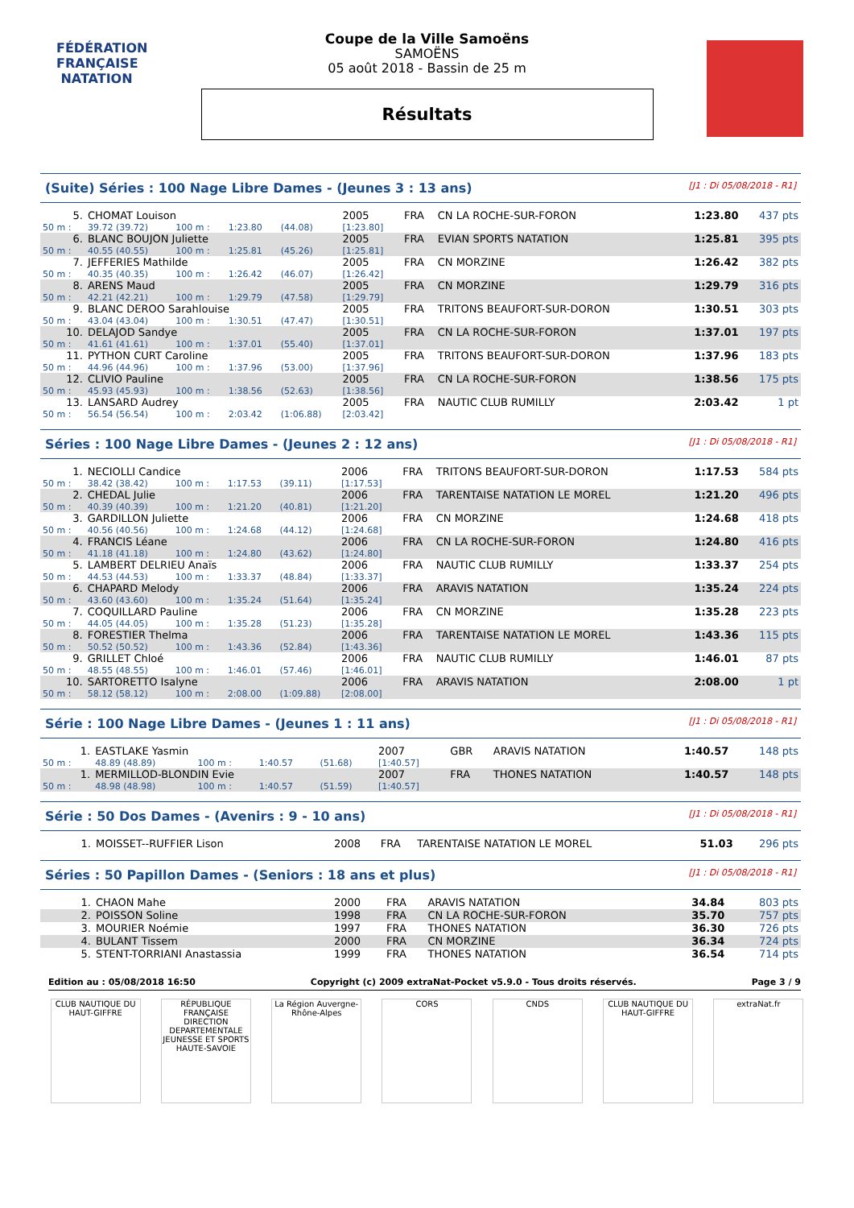FÉDÉRATION FRANÇAISE
NATATION
Coupe de la Ville Samoëns
SAMOËNS
05 août 2018 - Bassin de 25 m
Résultats
(Suite) Séries : 100 Nage Libre Dames - (Jeunes 3 : 13 ans) [J1 : Di 05/08/2018 - R1]
| 5. | CHOMAT Louison | | | | 2005 | FRA | CN LA ROCHE-SUR-FORON | 1:23.80 | 437 pts |
| 50 m : | 39.72 (39.72) | 100 m : | 1:23.80 | (44.08) | [1:23.80] | | | | |
| 6. | BLANC BOUJON Juliette | | | | 2005 | FRA | EVIAN SPORTS NATATION | 1:25.81 | 395 pts |
| 50 m : | 40.55 (40.55) | 100 m : | 1:25.81 | (45.26) | [1:25.81] | | | | |
| 7. | JEFFERIES Mathilde | | | | 2005 | FRA | CN MORZINE | 1:26.42 | 382 pts |
| 50 m : | 40.35 (40.35) | 100 m : | 1:26.42 | (46.07) | [1:26.42] | | | | |
| 8. | ARENS Maud | | | | 2005 | FRA | CN MORZINE | 1:29.79 | 316 pts |
| 50 m : | 42.21 (42.21) | 100 m : | 1:29.79 | (47.58) | [1:29.79] | | | | |
| 9. | BLANC DEROO Sarahlouise | | | | 2005 | FRA | TRITONS BEAUFORT-SUR-DORON | 1:30.51 | 303 pts |
| 50 m : | 43.04 (43.04) | 100 m : | 1:30.51 | (47.47) | [1:30.51] | | | | |
| 10. | DELAJOD Sandye | | | | 2005 | FRA | CN LA ROCHE-SUR-FORON | 1:37.01 | 197 pts |
| 50 m : | 41.61 (41.61) | 100 m : | 1:37.01 | (55.40) | [1:37.01] | | | | |
| 11. | PYTHON CURT Caroline | | | | 2005 | FRA | TRITONS BEAUFORT-SUR-DORON | 1:37.96 | 183 pts |
| 50 m : | 44.96 (44.96) | 100 m : | 1:37.96 | (53.00) | [1:37.96] | | | | |
| 12. | CLIVIO Pauline | | | | 2005 | FRA | CN LA ROCHE-SUR-FORON | 1:38.56 | 175 pts |
| 50 m : | 45.93 (45.93) | 100 m : | 1:38.56 | (52.63) | [1:38.56] | | | | |
| 13. | LANSARD Audrey | | | | 2005 | FRA | NAUTIC CLUB RUMILLY | 2:03.42 | 1 pt |
| 50 m : | 56.54 (56.54) | 100 m : | 2:03.42 | (1:06.88) | [2:03.42] | | | | |
Séries : 100 Nage Libre Dames - (Jeunes 2 : 12 ans) [J1 : Di 05/08/2018 - R1]
| 1. | NECIOLLI Candice | | | | 2006 | FRA | TRITONS BEAUFORT-SUR-DORON | 1:17.53 | 584 pts |
| 50 m : | 38.42 (38.42) | 100 m : | 1:17.53 | (39.11) | [1:17.53] | | | | |
| 2. | CHEDAL Julie | | | | 2006 | FRA | TARENTAISE NATATION LE MOREL | 1:21.20 | 496 pts |
| 50 m : | 40.39 (40.39) | 100 m : | 1:21.20 | (40.81) | [1:21.20] | | | | |
| 3. | GARDILLON Juliette | | | | 2006 | FRA | CN MORZINE | 1:24.68 | 418 pts |
| 50 m : | 40.56 (40.56) | 100 m : | 1:24.68 | (44.12) | [1:24.68] | | | | |
| 4. | FRANCIS Léane | | | | 2006 | FRA | CN LA ROCHE-SUR-FORON | 1:24.80 | 416 pts |
| 50 m : | 41.18 (41.18) | 100 m : | 1:24.80 | (43.62) | [1:24.80] | | | | |
| 5. | LAMBERT DELRIEU Anaïs | | | | 2006 | FRA | NAUTIC CLUB RUMILLY | 1:33.37 | 254 pts |
| 50 m : | 44.53 (44.53) | 100 m : | 1:33.37 | (48.84) | [1:33.37] | | | | |
| 6. | CHAPARD Melody | | | | 2006 | FRA | ARAVIS NATATION | 1:35.24 | 224 pts |
| 50 m : | 43.60 (43.60) | 100 m : | 1:35.24 | (51.64) | [1:35.24] | | | | |
| 7. | COQUILLARD Pauline | | | | 2006 | FRA | CN MORZINE | 1:35.28 | 223 pts |
| 50 m : | 44.05 (44.05) | 100 m : | 1:35.28 | (51.23) | [1:35.28] | | | | |
| 8. | FORESTIER Thelma | | | | 2006 | FRA | TARENTAISE NATATION LE MOREL | 1:43.36 | 115 pts |
| 50 m : | 50.52 (50.52) | 100 m : | 1:43.36 | (52.84) | [1:43.36] | | | | |
| 9. | GRILLET Chloé | | | | 2006 | FRA | NAUTIC CLUB RUMILLY | 1:46.01 | 87 pts |
| 50 m : | 48.55 (48.55) | 100 m : | 1:46.01 | (57.46) | [1:46.01] | | | | |
| 10. | SARTORETTO Isalyne | | | | 2006 | FRA | ARAVIS NATATION | 2:08.00 | 1 pt |
| 50 m : | 58.12 (58.12) | 100 m : | 2:08.00 | (1:09.88) | [2:08.00] | | | | |
Série : 100 Nage Libre Dames - (Jeunes 1 : 11 ans) [J1 : Di 05/08/2018 - R1]
| 1. | EASTLAKE Yasmin | | | | 2007 | GBR | ARAVIS NATATION | 1:40.57 | 148 pts |
| 50 m : | 48.89 (48.89) | 100 m : | 1:40.57 | (51.68) | [1:40.57] | | | | |
| 1. | MERMILLOD-BLONDIN Evie | | | | 2007 | FRA | THONES NATATION | 1:40.57 | 148 pts |
| 50 m : | 48.98 (48.98) | 100 m : | 1:40.57 | (51.59) | [1:40.57] | | | | |
Série : 50 Dos Dames - (Avenirs : 9 - 10 ans) [J1 : Di 05/08/2018 - R1]
| 1. | MOISSET--RUFFIER Lison | 2008 | FRA | TARENTAISE NATATION LE MOREL | 51.03 | 296 pts |
Séries : 50 Papillon Dames - (Seniors : 18 ans et plus) [J1 : Di 05/08/2018 - R1]
| 1. | CHAON Mahe | 2000 | FRA | ARAVIS NATATION | 34.84 | 803 pts |
| 2. | POISSON Soline | 1998 | FRA | CN LA ROCHE-SUR-FORON | 35.70 | 757 pts |
| 3. | MOURIER Noémie | 1997 | FRA | THONES NATATION | 36.30 | 726 pts |
| 4. | BULANT Tissem | 2000 | FRA | CN MORZINE | 36.34 | 724 pts |
| 5. | STENT-TORRIANI Anastassia | 1999 | FRA | THONES NATATION | 36.54 | 714 pts |
Edition au : 05/08/2018 16:50 Copyright (c) 2009 extraNat-Pocket v5.9.0 - Tous droits réservés. Page 3 / 9
CLUB NAUTIQUE DU HAUT-GIFFRE
RÉPUBLIQUE FRANÇAISE
DIRECTION DEPARTEMENTALE JEUNESSE ET SPORTS HAUTE-SAVOIE
La Région Auvergne-Rhône-Alpes
CORS CNDS CLUB NAUTIQUE DU HAUT-GIFFRE
extraNat.fr